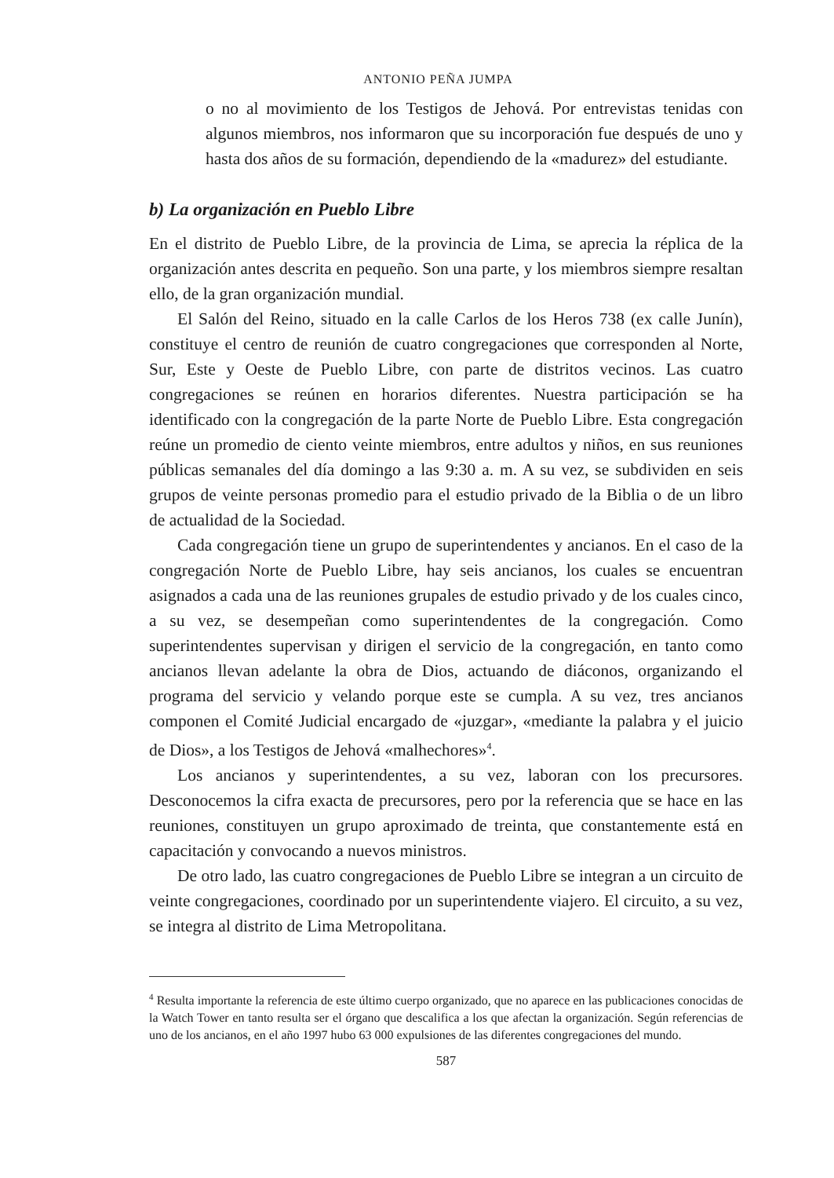ANTONIO PEÑA JUMPA
o no al movimiento de los Testigos de Jehová. Por entrevistas tenidas con algunos miembros, nos informaron que su incorporación fue después de uno y hasta dos años de su formación, dependiendo de la «madurez» del estudiante.
b) La organización en Pueblo Libre
En el distrito de Pueblo Libre, de la provincia de Lima, se aprecia la réplica de la organización antes descrita en pequeño. Son una parte, y los miembros siempre resaltan ello, de la gran organización mundial.
El Salón del Reino, situado en la calle Carlos de los Heros 738 (ex calle Junín), constituye el centro de reunión de cuatro congregaciones que corresponden al Norte, Sur, Este y Oeste de Pueblo Libre, con parte de distritos vecinos. Las cuatro congregaciones se reúnen en horarios diferentes. Nuestra participación se ha identificado con la congregación de la parte Norte de Pueblo Libre. Esta congregación reúne un promedio de ciento veinte miembros, entre adultos y niños, en sus reuniones públicas semanales del día domingo a las 9:30 a. m. A su vez, se subdividen en seis grupos de veinte personas promedio para el estudio privado de la Biblia o de un libro de actualidad de la Sociedad.
Cada congregación tiene un grupo de superintendentes y ancianos. En el caso de la congregación Norte de Pueblo Libre, hay seis ancianos, los cuales se encuentran asignados a cada una de las reuniones grupales de estudio privado y de los cuales cinco, a su vez, se desempeñan como superintendentes de la congregación. Como superintendentes supervisan y dirigen el servicio de la congregación, en tanto como ancianos llevan adelante la obra de Dios, actuando de diáconos, organizando el programa del servicio y velando porque este se cumpla. A su vez, tres ancianos componen el Comité Judicial encargado de «juzgar», «mediante la palabra y el juicio de Dios», a los Testigos de Jehová «malhechores»<sup>4</sup>.
Los ancianos y superintendentes, a su vez, laboran con los precursores. Desconocemos la cifra exacta de precursores, pero por la referencia que se hace en las reuniones, constituyen un grupo aproximado de treinta, que constantemente está en capacitación y convocando a nuevos ministros.
De otro lado, las cuatro congregaciones de Pueblo Libre se integran a un circuito de veinte congregaciones, coordinado por un superintendente viajero. El circuito, a su vez, se integra al distrito de Lima Metropolitana.
<sup>4</sup> Resulta importante la referencia de este último cuerpo organizado, que no aparece en las publicaciones conocidas de la Watch Tower en tanto resulta ser el órgano que descalifica a los que afectan la organización. Según referencias de uno de los ancianos, en el año 1997 hubo 63 000 expulsiones de las diferentes congregaciones del mundo.
587